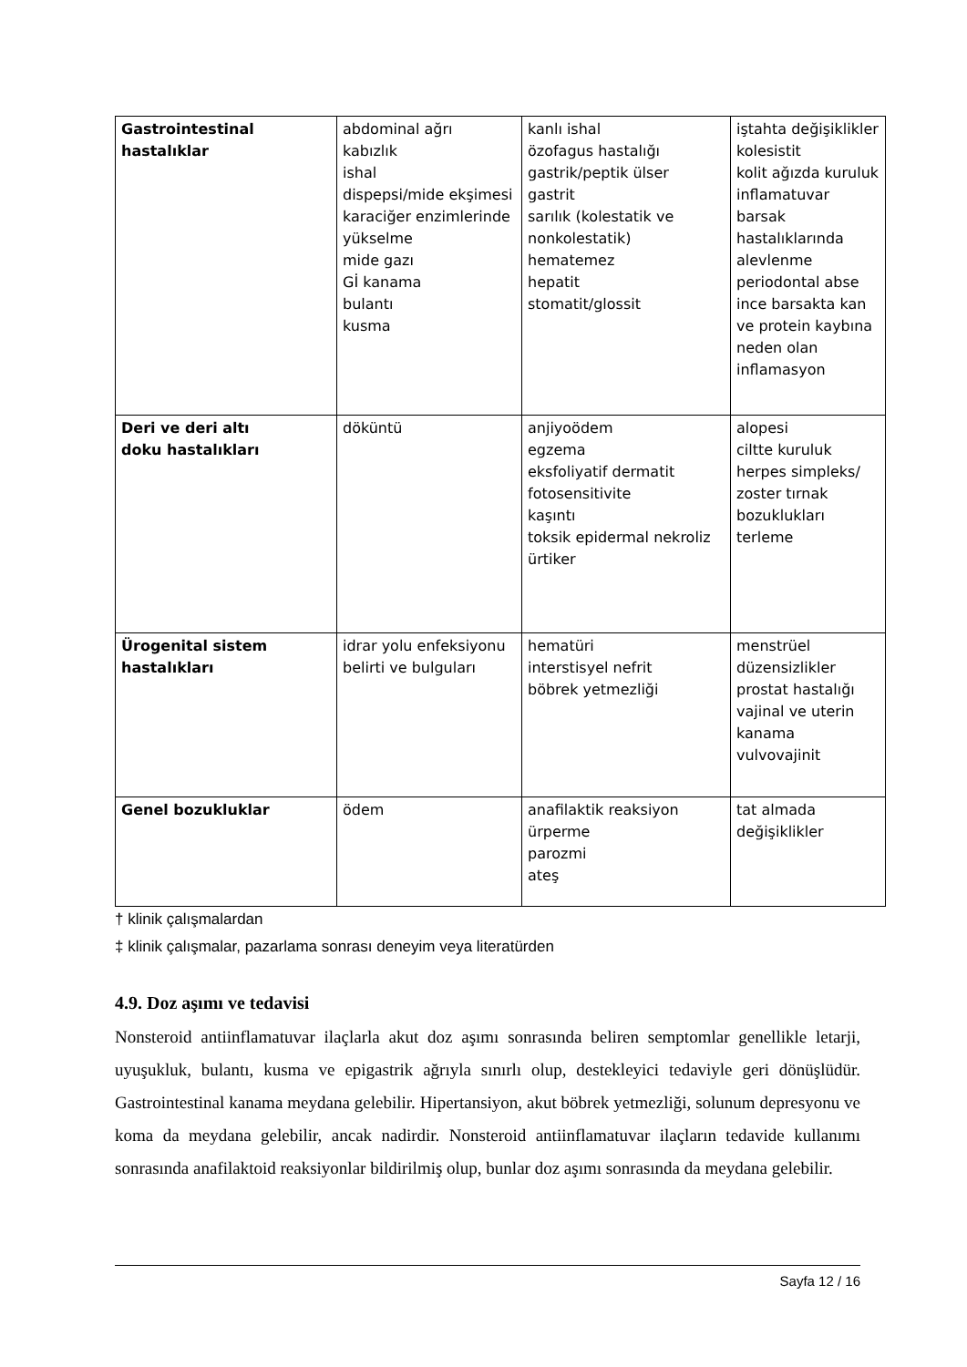| Gastrointestinal hastalıklar | abdominal ağrı kabızlık ishal dispepsi/mide ekşimesi karaciğer enzimlerinde yükselme mide gazı Gİ kanama bulantı kusma | kanlı ishal özofagus hastalığı gastrik/peptik ülser gastrit sarılık (kolestatik ve nonkolestatik) hematemez hepatit stomatit/glossit | iştahta değişiklikler kolesistit kolit ağızda kuruluk inflamatuvar barsak hastalıklarında alevlenme periodontal abse ince barsakta kan ve protein kaybına neden olan inflamasyon |
| Deri ve deri altı doku hastalıkları | döküntü | anjiyoödem egzema eksfoliyatif dermatit fotosensitivite kaşıntı toksik epidermal nekroliz ürtiker | alopesi ciltte kuruluk herpes simpleks/ zoster tırnak bozuklukları terleme |
| Ürogenital sistem hastalıkları | idrar yolu enfeksiyonu belirti ve bulguları | hematüri interstisyel nefrit böbrek yetmezliği | menstrüel düzensizlikler prostat hastalığı vajinal ve uterin kanama vulvovajinit |
| Genel bozukluklar | ödem | anafilaktik reaksiyon ürperme parozmi ateş | tat almada değişiklikler |
† klinik çalışmalardan
‡ klinik çalışmalar, pazarlama sonrası deneyim veya literatürden
4.9. Doz aşımı ve tedavisi
Nonsteroid antiinflamatuvar ilaçlarla akut doz aşımı sonrasında beliren semptomlar genellikle letarji, uyuşukluk, bulantı, kusma ve epigastrik ağrıyla sınırlı olup, destekleyici tedaviyle geri dönüşlüdür. Gastrointestinal kanama meydana gelebilir. Hipertansiyon, akut böbrek yetmezliği, solunum depresyonu ve koma da meydana gelebilir, ancak nadirdir. Nonsteroid antiinflamatuvar ilaçların tedavide kullanımı sonrasında anafilaktoid reaksiyonlar bildirilmiş olup, bunlar doz aşımı sonrasında da meydana gelebilir.
Sayfa 12 / 16